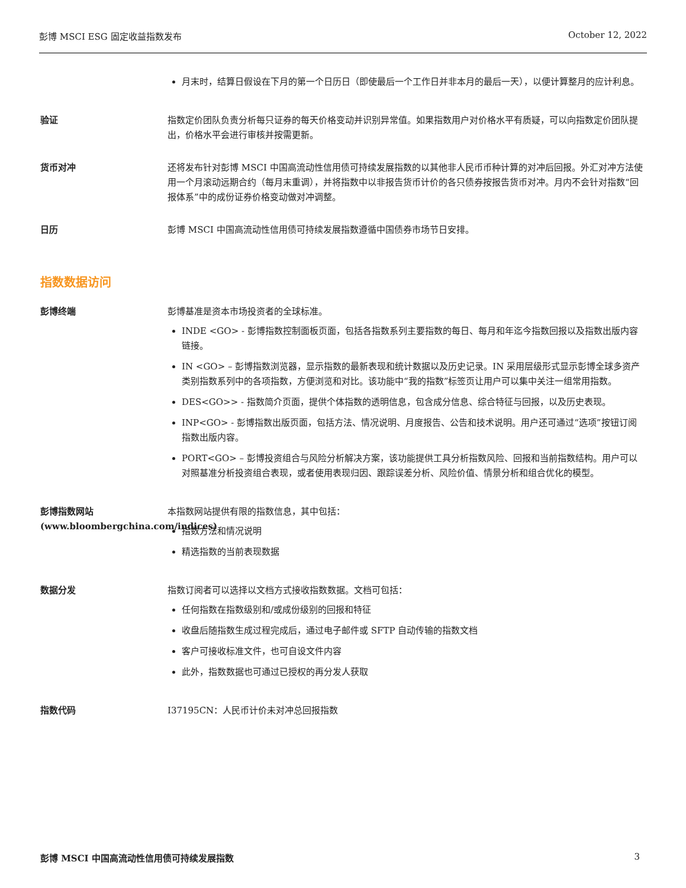彭博 MSCI ESG 固定收益指数发布 October 12, 2022
月末时，结算日假设在下月的第一个日历日（即使最后一个工作日并非本月的最后一天），以便计算整月的应计利息。
验证 指数定价团队负责分析每只证券的每天价格变动并识别异常值。如果指数用户对价格水平有质疑，可以向指数定价团队提出，价格水平会进行审核并按需更新。
货币对冲 还将发布针对彭博 MSCI 中国高流动性信用债可持续发展指数的以其他非人民币币种计算的对冲后回报。外汇对冲方法使用一个月滚动远期合约（每月末重调），并将指数中以非报告货币计价的各只债券按报告货币对冲。月内不会针对指数“回报体系”中的成份证券价格变动做对冲调整。
日历 彭博 MSCI 中国高流动性信用债可持续发展指数遵循中国债券市场节日安排。
指数数据访问
彭博终端 彭博基准是资本市场投资者的全球标准。
INDE <GO> - 彭博指数控制面板页面，包括各指数系列主要指数的每日、每月和年迄今指数回报以及指数出版内容链接。
IN <GO> – 彭博指数浏览器，显示指数的最新表现和统计数据以及历史记录。IN 采用层级形式显示彭博全球多资产类别指数系列中的各项指数，方便浏览和对比。该功能中“我的指数”标签页让用户可以集中关注一组常用指数。
DES<GO>> - 指数简介页面，提供个体指数的透明信息，包含成分信息、综合特征与回报，以及历史表现。
INP<GO> - 彭博指数出版页面，包括方法、情况说明、月度报告、公告和技术说明。用户还可通过“选项”按钮订阅指数出版内容。
PORT<GO> – 彭博投资组合与风险分析解决方案，该功能提供工具分析指数风险、回报和当前指数结构。用户可以对照基准分析投资组合表现，或者使用表现归因、跟踪误差分析、风险价值、情景分析和组合优化的模型。
彭博指数网站 (www.bloombergchina.com/indices)
本指数网站提供有限的指数信息，其中包括：
指数方法和情况说明
精选指数的当前表现数据
数据分发 指数订阅者可以选择以文档方式接收指数数据。文档可包括：
任何指数在指数级别和/或成份级别的回报和特征
收盘后随指数生成过程完成后，通过电子邮件或 SFTP 自动传输的指数文档
客户可接收标准文件，也可自设文件内容
此外，指数数据也可通过已授权的再分发人获取
指数代码 I37195CN：人民币计价未对冲总回报指数
彭博 MSCI 中国高流动性信用债可持续发展指数 3